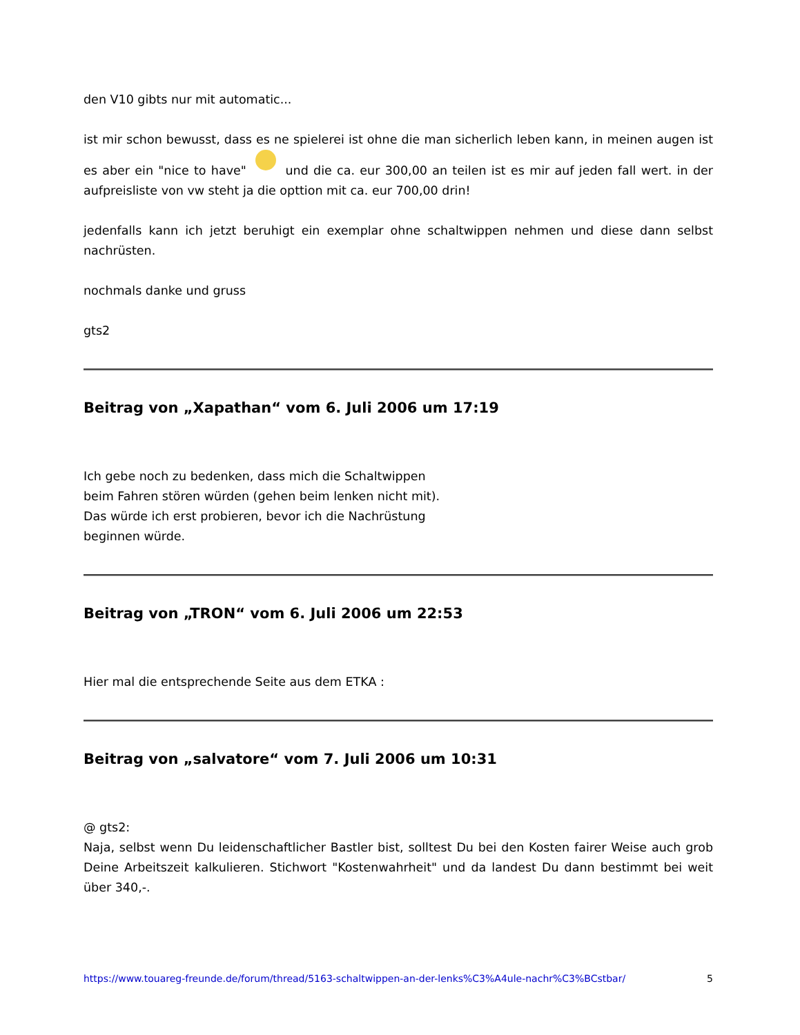den V10 gibts nur mit automatic...
ist mir schon bewusst, dass es ne spielerei ist ohne die man sicherlich leben kann, in meinen augen ist es aber ein "nice to have" und die ca. eur 300,00 an teilen ist es mir auf jeden fall wert. in der aufpreisliste von vw steht ja die opttion mit ca. eur 700,00 drin!
jedenfalls kann ich jetzt beruhigt ein exemplar ohne schaltwippen nehmen und diese dann selbst nachrüsten.
nochmals danke und gruss
gts2
Beitrag von „Xapathan“ vom 6. Juli 2006 um 17:19
Ich gebe noch zu bedenken, dass mich die Schaltwippen
beim Fahren stören würden (gehen beim lenken nicht mit).
Das würde ich erst probieren, bevor ich die Nachrüstung
beginnen würde.
Beitrag von „TRON“ vom 6. Juli 2006 um 22:53
Hier mal die entsprechende Seite aus dem ETKA :
Beitrag von „salvatore“ vom 7. Juli 2006 um 10:31
@ gts2:
Naja, selbst wenn Du leidenschaftlicher Bastler bist, solltest Du bei den Kosten fairer Weise auch grob Deine Arbeitszeit kalkulieren. Stichwort "Kostenwahrheit" und da landest Du dann bestimmt bei weit über 340,-.
https://www.touareg-freunde.de/forum/thread/5163-schaltwippen-an-der-lenks%C3%A4ule-nachr%C3%BCstbar/ 5